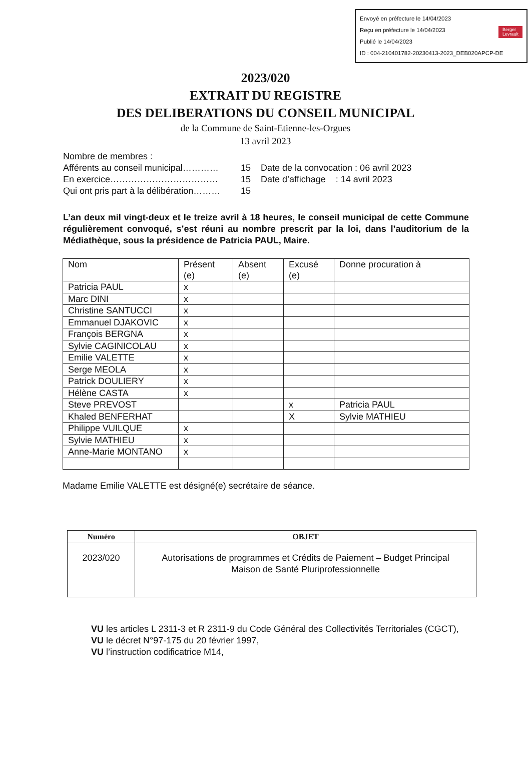Envoyé en préfecture le 14/04/2023
Reçu en préfecture le 14/04/2023
Publié le 14/04/2023 Berger
Levrault
ID : 004-210401782-20230413-2023_DEB020APCP-DE
2023/020
EXTRAIT DU REGISTRE
DES DELIBERATIONS DU CONSEIL MUNICIPAL
de la Commune de Saint-Etienne-les-Orgues
13 avril 2023
Nombre de membres :
Afférents au conseil municipal………… 15 Date de la convocation : 06 avril 2023
En exercice……………………………… 15 Date d’affichage : 14 avril 2023
Qui ont pris part à la délibération……… 15
L’an deux mil vingt-deux et le treize avril à 18 heures, le conseil municipal de cette Commune régulièrement convoqué, s’est réuni au nombre prescrit par la loi, dans l’auditorium de la Médiathèque, sous la présidence de Patricia PAUL, Maire.
| Nom | Présent (e) | Absent (e) | Excusé (e) | Donne procuration à |
| --- | --- | --- | --- | --- |
| Patricia PAUL | x | | | |
| Marc DINI | x | | | |
| Christine SANTUCCI | x | | | |
| Emmanuel DJAKOVIC | x | | | |
| François BERGNA | x | | | |
| Sylvie CAGINICOLAU | x | | | |
| Emilie VALETTE | x | | | |
| Serge MEOLA | x | | | |
| Patrick DOULIERY | x | | | |
| Hélène CASTA | x | | | |
| Steve PREVOST | | | x | Patricia PAUL |
| Khaled BENFERHAT | | | X | Sylvie MATHIEU |
| Philippe VUILQUE | x | | | |
| Sylvie MATHIEU | x | | | |
| Anne-Marie MONTANO | x | | | |
Madame Emilie VALETTE est désigné(e) secrétaire de séance.
| Numéro | OBJET |
| --- | --- |
| 2023/020 | Autorisations de programmes et Crédits de Paiement – Budget Principal Maison de Santé Pluriprofessionnelle |
VU les articles L 2311-3 et R 2311-9 du Code Général des Collectivités Territoriales (CGCT),
VU le décret N°97-175 du 20 février 1997,
VU l’instruction codificatrice M14,